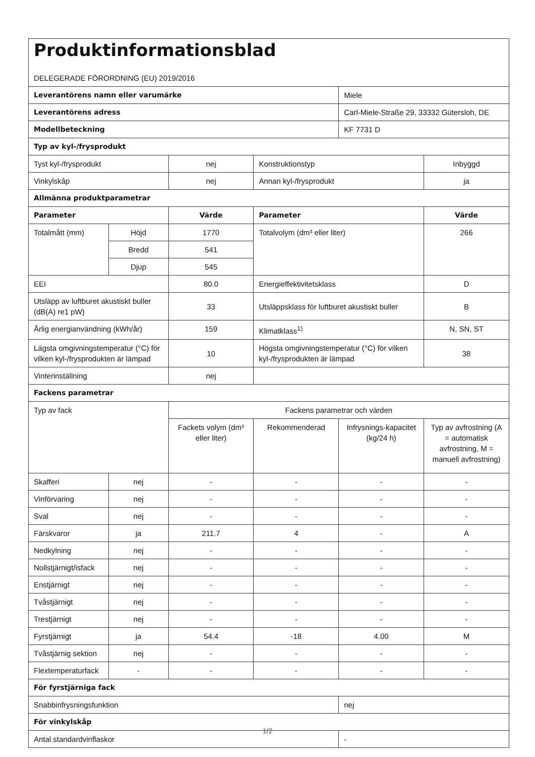| Produktinformationsblad DELEGERADE FÖRORDNING (EU) 2019/2016 | | | | | |
| Leverantörens namn eller varumärke | | | | Miele | |
| Leverantörens adress | | | | Carl-Miele-Straße 29, 33332 Gütersloh, DE | |
| Modellbeteckning | | | | KF 7731 D | |
| Typ av kyl-/frysprodukt | | | | | |
| Tyst kyl-/frysprodukt | | nej | Konstruktionstyp | | Inbyggd |
| Vinkylskåp | | nej | Annan kyl-/frysprodukt | | ja |
| Allmänna produktparametrar | | | | | |
| Parameter | | Värde | Parameter | | Värde |
| Totalmått (mm) | Höjd | 1770 | Totalvolym (dm³ eller liter) | | 266 |
| | Bredd | 541 | | | |
| | Djup | 545 | | | |
| EEI | | 80.0 | Energieffektivitetsklass | | D |
| Utsläpp av luftburet akustiskt buller (dB(A) re1 pW) | | 33 | Utsläppsklass för luftburet akustiskt buller | | B |
| Årlig energianvändning (kWh/år) | | 159 | Klimatklass<sup>1)</sup> | | N, SN, ST |
| Lägsta omgivningstemperatur (°C) för vilken kyl-/frysprodukten är lämpad | | 10 | Högsta omgivningstemperatur (°C) för vilken kyl-/frysprodukten är lämpad | | 38 |
| Vinterinställning | | nej | | | |
| Fackens parametrar | | | | | |
| Typ av fack | | Fackens parametrar och värden | | | |
| | | Fackets volym (dm³ eller liter) | Rekommenderad | Infrysnings-kapacitet (kg/24 h) | Typ av avfrostning (A = automatisk avfrostning, M = manuell avfrostning) |
| Skafferi | nej | - | - | - | - |
| Vinförvaring | nej | - | - | - | - |
| Sval | nej | - | - | - | - |
| Färskvaror | ja | 211.7 | 4 | - | A |
| Nedkylning | nej | - | - | - | - |
| Nollstjärnigt/isfack | nej | - | - | - | - |
| Enstjärnigt | nej | - | - | - | - |
| Tvåstjärnigt | nej | - | - | - | - |
| Trestjärnigt | nej | - | - | - | - |
| Fyrstjärnigt | ja | 54.4 | -18 | 4.00 | M |
| Tvåstjärnig sektion | nej | - | - | - | - |
| Flextemperaturfack | - | - | - | - | - |
| För fyrstjärniga fack | | | | | |
| Snabbinfrysningsfunktion | | | | nej | |
| För vinkylskåp | | | | | |
| Antal standardvinflaskor | | | | - | |
1/2